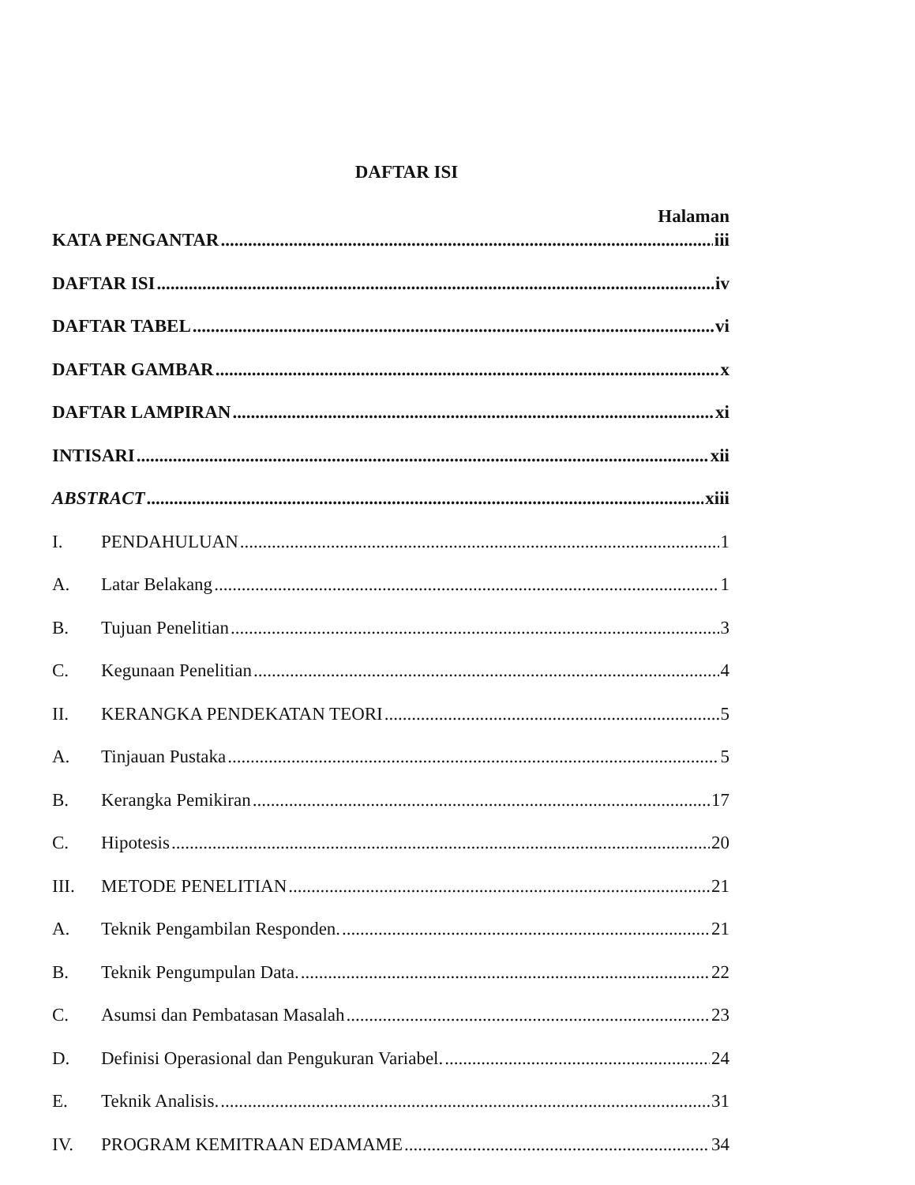DAFTAR ISI
Halaman
KATA PENGANTAR iii
DAFTAR ISI iv
DAFTAR TABEL vi
DAFTAR GAMBAR x
DAFTAR LAMPIRAN xi
INTISARI xii
ABSTRACT xiii
I. PENDAHULUAN 1
A. Latar Belakang 1
B. Tujuan Penelitian 3
C. Kegunaan Penelitian 4
II. KERANGKA PENDEKATAN TEORI 5
A. Tinjauan Pustaka 5
B. Kerangka Pemikiran 17
C. Hipotesis 20
III. METODE PENELITIAN 21
A. Teknik Pengambilan Responden. 21
B. Teknik Pengumpulan Data. 22
C. Asumsi dan Pembatasan Masalah 23
D. Definisi Operasional dan Pengukuran Variabel. 24
E. Teknik Analisis. 31
IV. PROGRAM KEMITRAAN EDAMAME 34